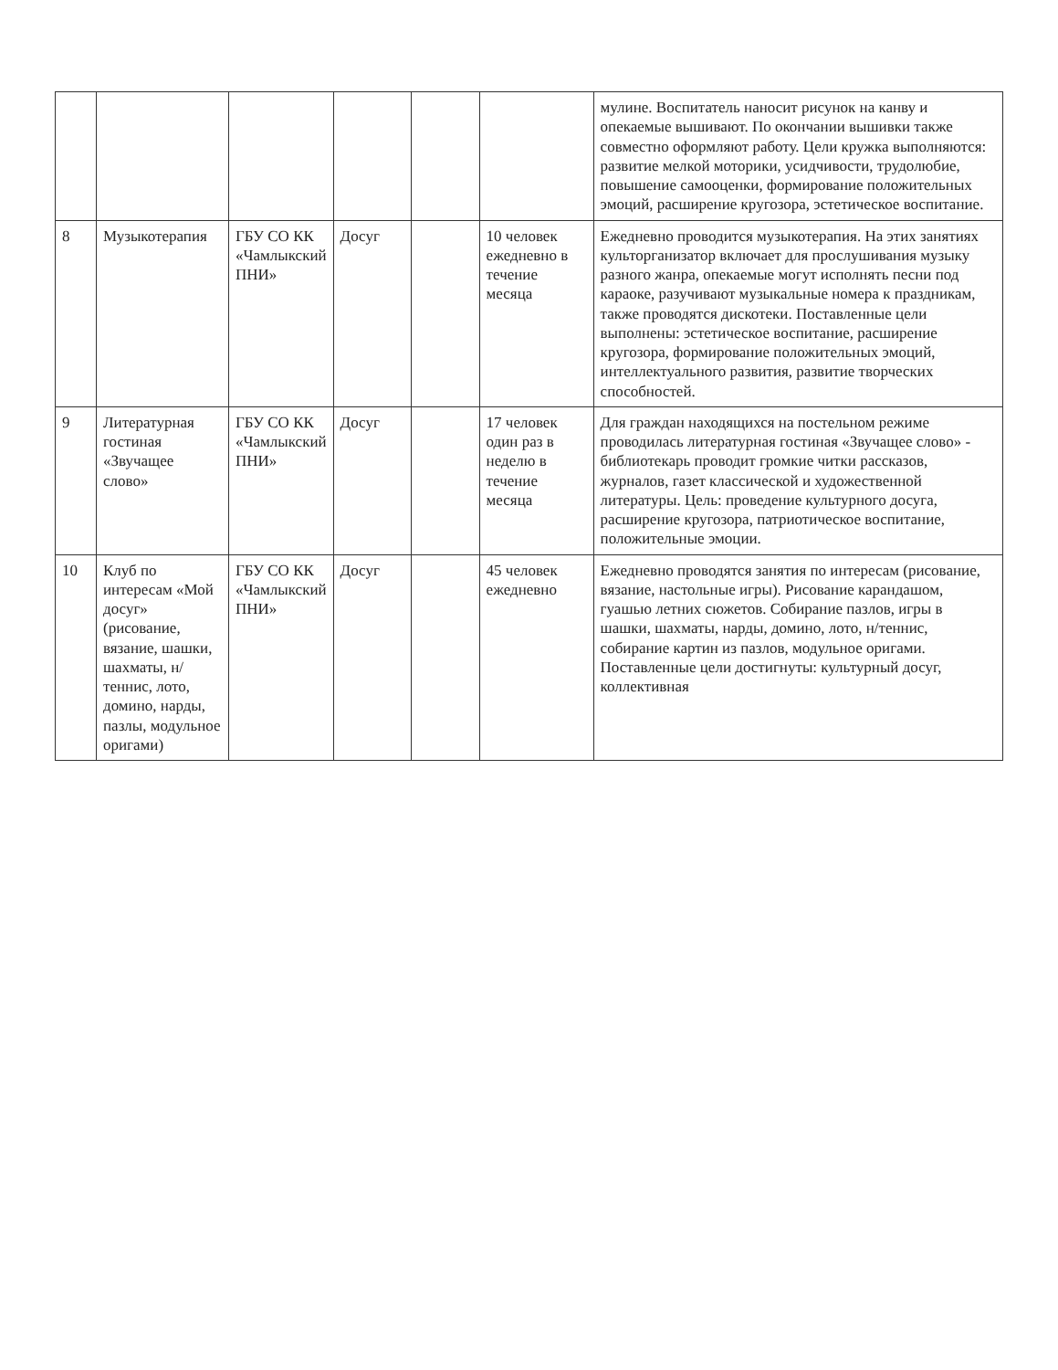| | | | | | | мулине. Воспитатель наносит рисунок на канву и опекаемые вышивают. По окончании вышивки также совместно оформляют работу. Цели кружка выполняются: развитие мелкой моторики, усидчивости, трудолюбие, повышение самооценки, формирование положительных эмоций, расширение кругозора, эстетическое воспитание. |
| 8 | Музыкотерапия | ГБУ СО КК «Чамлыкский ПНИ» | Досуг | | 10 человек ежедневно в течение месяца | Ежедневно проводится музыкотерапия. На этих занятиях культорганизатор включает для прослушивания музыку разного жанра, опекаемые могут исполнять песни под караоке, разучивают музыкальные номера к праздникам, также проводятся дискотеки. Поставленные цели выполнены: эстетическое воспитание, расширение кругозора, формирование положительных эмоций, интеллектуального развития, развитие творческих способностей. |
| 9 | Литературная гостиная «Звучащее слово» | ГБУ СО КК «Чамлыкский ПНИ» | Досуг | | 17 человек один раз в неделю в течение месяца | Для граждан находящихся на постельном режиме проводилась литературная гостиная «Звучащее слово» - библиотекарь проводит громкие читки рассказов, журналов, газет классической и художественной литературы. Цель: проведение культурного досуга, расширение кругозора, патриотическое воспитание, положительные эмоции. |
| 10 | Клуб по интересам «Мой досуг» (рисование, вязание, шашки, шахматы, н/теннис, лото, домино, нарды, пазлы, модульное оригами) | ГБУ СО КК «Чамлыкский ПНИ» | Досуг | | 45 человек ежедневно | Ежедневно проводятся занятия по интересам (рисование, вязание, настольные игры). Рисование карандашом, гуашью летних сюжетов. Собирание пазлов, игры в шашки, шахматы, нарды, домино, лото, н/теннис, собирание картин из пазлов, модульное оригами. Поставленные цели достигнуты: культурный досуг, коллективная |